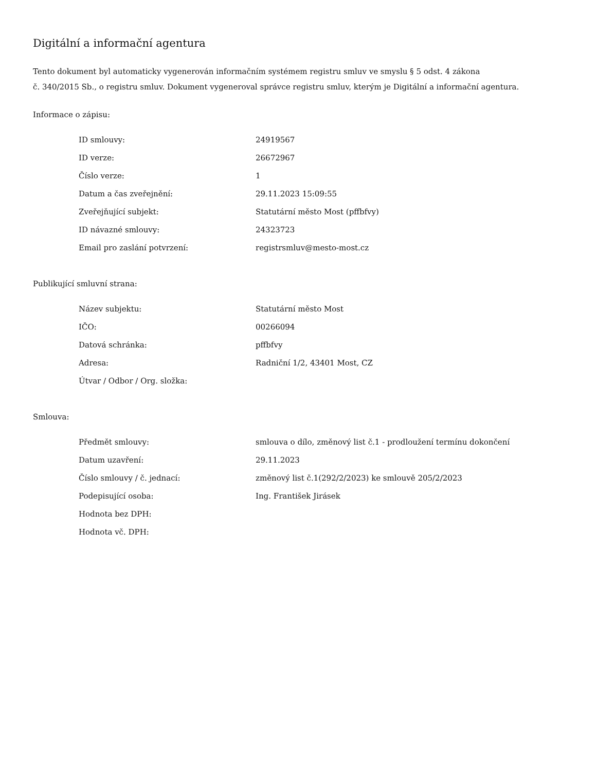Digitální a informační agentura
Tento dokument byl automaticky vygenerován informačním systémem registru smluv ve smyslu § 5 odst. 4 zákona
č. 340/2015 Sb., o registru smluv. Dokument vygeneroval správce registru smluv, kterým je Digitální a informační agentura.
Informace o zápisu:
| ID smlouvy: | 24919567 |
| ID verze: | 26672967 |
| Číslo verze: | 1 |
| Datum a čas zveřejnění: | 29.11.2023 15:09:55 |
| Zveřejňující subjekt: | Statutární město Most (pffbfvy) |
| ID návazné smlouvy: | 24323723 |
| Email pro zaslání potvrzení: | registrsmluv@mesto-most.cz |
Publikující smluvní strana:
| Název subjektu: | Statutární město Most |
| IČO: | 00266094 |
| Datová schránka: | pffbfvy |
| Adresa: | Radniční 1/2, 43401 Most, CZ |
| Útvar / Odbor / Org. složka: | |
Smlouva:
| Předmět smlouvy: | smlouva o dílo, změnový list č.1 - prodloužení termínu dokončení |
| Datum uzavření: | 29.11.2023 |
| Číslo smlouvy / č. jednací: | změnový list č.1(292/2/2023) ke smlouvě 205/2/2023 |
| Podepisující osoba: | Ing. František Jirásek |
| Hodnota bez DPH: | |
| Hodnota vč. DPH: | |